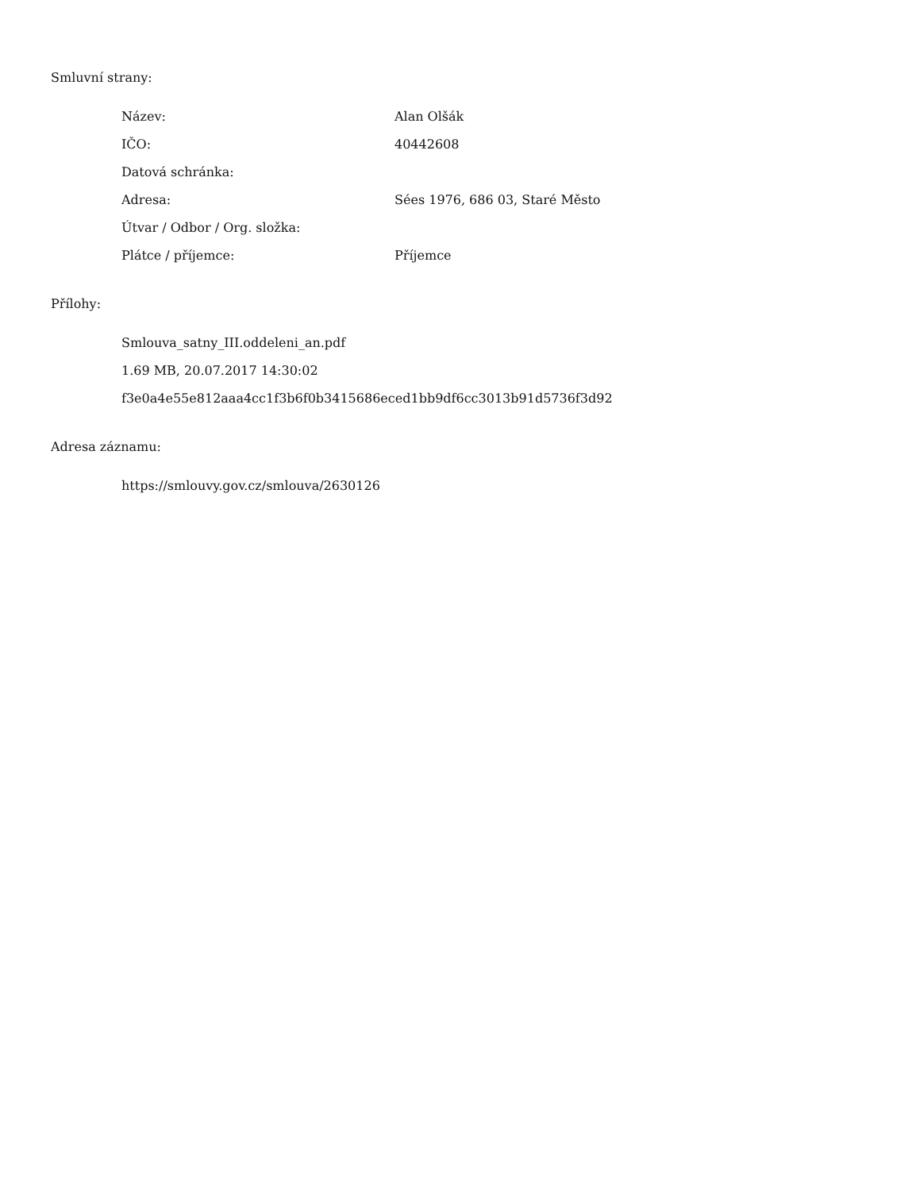Smluvní strany:
| Název: | Alan Olšák |
| IČO: | 40442608 |
| Datová schránka: | |
| Adresa: | Sées 1976, 686 03, Staré Město |
| Útvar / Odbor / Org. složka: | |
| Plátce / příjemce: | Příjemce |
Přílohy:
Smlouva_satny_III.oddeleni_an.pdf
1.69 MB, 20.07.2017 14:30:02
f3e0a4e55e812aaa4cc1f3b6f0b3415686eced1bb9df6cc3013b91d5736f3d92
Adresa záznamu:
https://smlouvy.gov.cz/smlouva/2630126